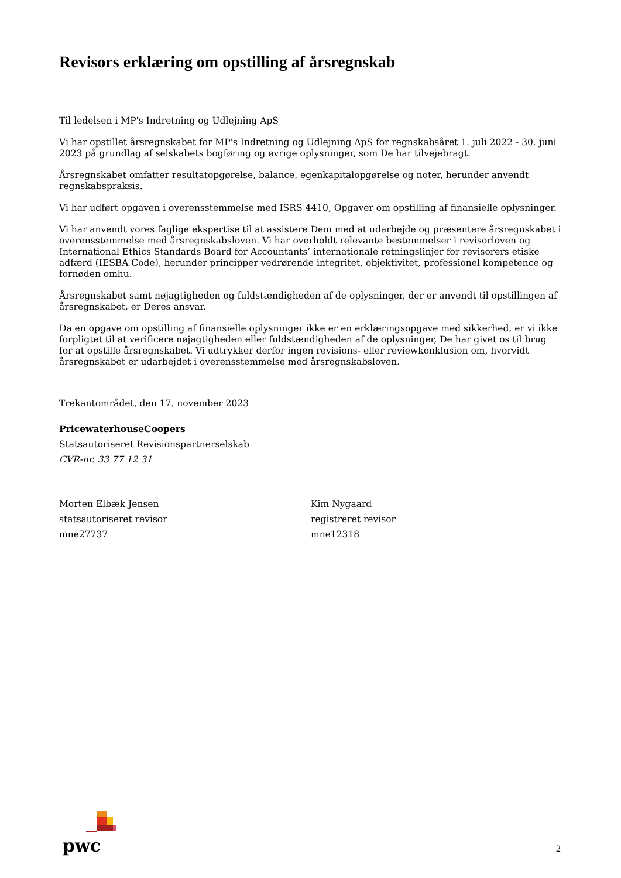Revisors erklæring om opstilling af årsregnskab
Til ledelsen i MP's Indretning og Udlejning ApS
Vi har opstillet årsregnskabet for MP's Indretning og Udlejning ApS for regnskabsåret 1. juli 2022 - 30. juni 2023 på grundlag af selskabets bogføring og øvrige oplysninger, som De har tilvejebragt.
Årsregnskabet omfatter resultatopgørelse, balance, egenkapitalopgørelse og noter, herunder anvendt regnskabspraksis.
Vi har udført opgaven i overensstemmelse med ISRS 4410, Opgaver om opstilling af finansielle oplysninger.
Vi har anvendt vores faglige ekspertise til at assistere Dem med at udarbejde og præsentere årsregnskabet i overensstemmelse med årsregnskabsloven. Vi har overholdt relevante bestemmelser i revisorloven og International Ethics Standards Board for Accountants’ internationale retningslinjer for revisorers etiske adfærd (IESBA Code), herunder principper vedrørende integritet, objektivitet, professionel kompetence og fornøden omhu.
Årsregnskabet samt nøjagtigheden og fuldstændigheden af de oplysninger, der er anvendt til opstillingen af årsregnskabet, er Deres ansvar.
Da en opgave om opstilling af finansielle oplysninger ikke er en erklæringsopgave med sikkerhed, er vi ikke forpligtet til at verificere nøjagtigheden eller fuldstændigheden af de oplysninger, De har givet os til brug for at opstille årsregnskabet. Vi udtrykker derfor ingen revisions- eller reviewkonklusion om, hvorvidt årsregnskabet er udarbejdet i overensstemmelse med årsregnskabsloven.
Trekantområdet, den 17. november 2023
PricewaterhouseCoopers
Statsautoriseret Revisionspartnerselskab
CVR-nr. 33 77 12 31
Morten Elbæk Jensen
statsautoriseret revisor
mne27737
Kim Nygaard
registreret revisor
mne12318
pwc
2